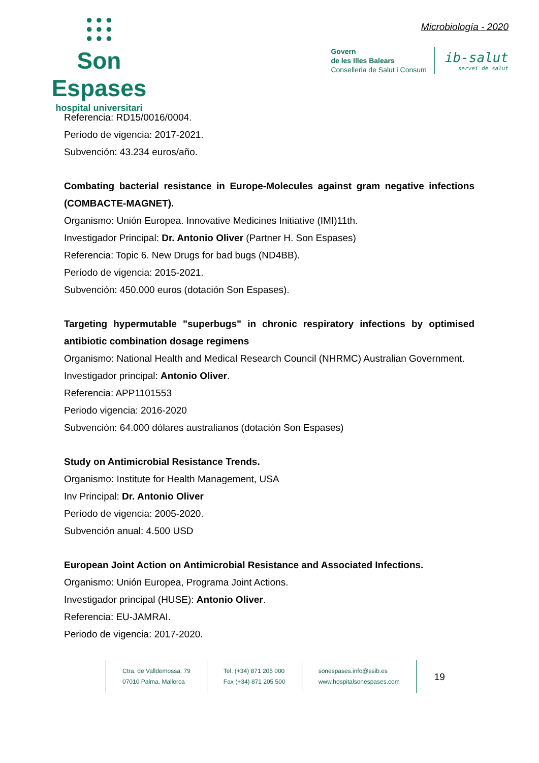● ● ●
● ● ●
● ● ●
Son Espases
hospital universitari
Microbiología - 2020
Govern
de les Illes Balears
Conselleria de Salut i Consum
ib-salut
servei de salut
Referencia: RD15/0016/0004.
Período de vigencia: 2017-2021.
Subvención: 43.234 euros/año.
Combating bacterial resistance in Europe-Molecules against gram negative infections (COMBACTE-MAGNET).
Organismo: Unión Europea. Innovative Medicines Initiative (IMI)11th.
Investigador Principal: Dr. Antonio Oliver (Partner H. Son Espases)
Referencia: Topic 6. New Drugs for bad bugs (ND4BB).
Período de vigencia: 2015-2021.
Subvención: 450.000 euros (dotación Son Espases).
Targeting hypermutable "superbugs" in chronic respiratory infections by optimised antibiotic combination dosage regimens
Organismo: National Health and Medical Research Council (NHRMC) Australian Government.
Investigador principal: Antonio Oliver.
Referencia: APP1101553
Periodo vigencia: 2016-2020
Subvención: 64.000 dólares australianos (dotación Son Espases)
Study on Antimicrobial Resistance Trends.
Organismo: Institute for Health Management, USA
Inv Principal: Dr. Antonio Oliver
Período de vigencia: 2005-2020.
Subvención anual: 4.500 USD
European Joint Action on Antimicrobial Resistance and Associated Infections.
Organismo: Unión Europea, Programa Joint Actions.
Investigador principal (HUSE): Antonio Oliver.
Referencia: EU-JAMRAI.
Periodo de vigencia: 2017-2020.
Ctra. de Valldemossa, 79
07010 Palma. Mallorca
Tel. (+34) 871 205 000
Fax (+34) 871 205 500
sonespases.info@ssib.es
www.hospitalsonespases.com
19